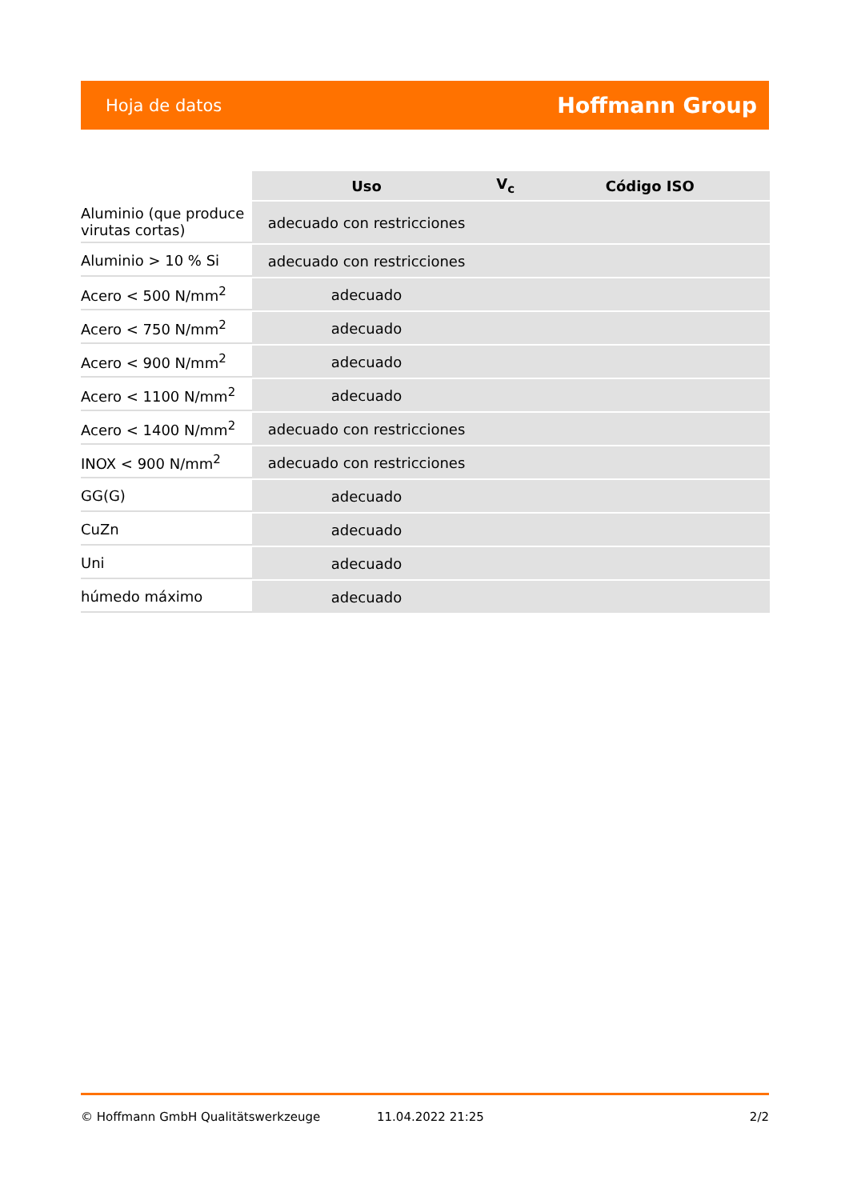Hoja de datos Hoffmann Group
| | Uso | V<sub>c</sub> | Código ISO |
| --- | --- | --- | --- |
| Aluminio (que produce virutas cortas) | adecuado con restricciones | | |
| Aluminio > 10 % Si | adecuado con restricciones | | |
| Acero < 500 N/mm<sup>2</sup> | adecuado | | |
| Acero < 750 N/mm<sup>2</sup> | adecuado | | |
| Acero < 900 N/mm<sup>2</sup> | adecuado | | |
| Acero < 1100 N/mm<sup>2</sup> | adecuado | | |
| Acero < 1400 N/mm<sup>2</sup> | adecuado con restricciones | | |
| INOX < 900 N/mm<sup>2</sup> | adecuado con restricciones | | |
| GG(G) | adecuado | | |
| CuZn | adecuado | | |
| Uni | adecuado | | |
| húmedo máximo | adecuado | | |
© Hoffmann GmbH Qualitätswerkzeuge 11.04.2022 21:25 2/2